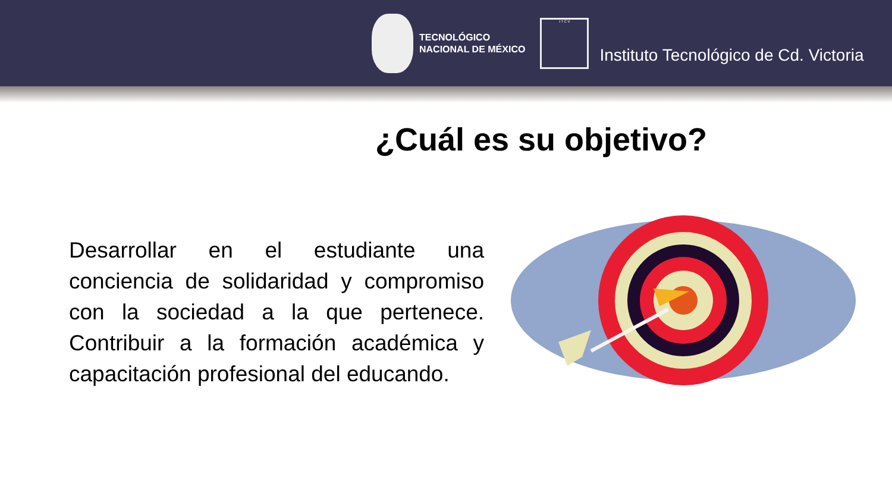TECNOLÓGICO
NACIONAL DE MÉXICO
I T C V
Instituto Tecnológico de Cd. Victoria
¿Cuál es su objetivo?
Desarrollar en el estudiante una conciencia de solidaridad y compromiso con la sociedad a la que pertenece. Contribuir a la formación académica y capacitación profesional del educando.